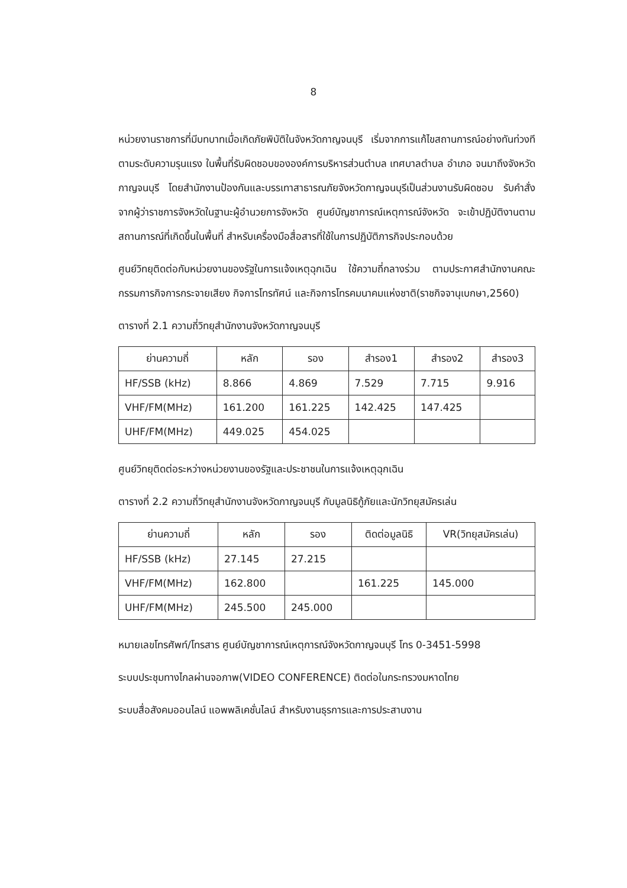8
หน่วยงานราชการที่มีบทบาทเมื่อเกิดภัยพิบัติในจังหวัดกาญจนบุรี เริ่มจากการแก้ไขสถานการณ์อย่างทันท่วงทีตามระดับความรุนแรง ในพื้นที่รับผิดชอบขององค์การบริหารส่วนตำบล เทศบาลตำบล อำเภอ จนมาถึงจังหวัดกาญจนบุรี โดยสำนักงานป้องกันและบรรเทาสาธารณภัยจังหวัดกาญจนบุรีเป็นส่วนงานรับผิดชอบ รับคำสั่งจากผู้ว่าราชการจังหวัดในฐานะผู้อำนวยการจังหวัด ศูนย์บัญชาการณ์เหตุการณ์จังหวัด จะเข้าปฏิบัติงานตามสถานการณ์ที่เกิดขึ้นในพื้นที่ สำหรับเครื่องมือสื่อสารที่ใช้ในการปฏิบัติภารกิจประกอบด้วย
ศูนย์วิทยุติดต่อกับหน่วยงานของรัฐในการแจ้งเหตุฉุกเฉิน ใช้ความถี่กลางร่วม ตามประกาศสำนักงานคณะกรรมการกิจการกระจายเสียง กิจการโทรทัศน์ และกิจการโทรคมนาคมแห่งชาติ(ราชกิจจานุเบกษา,2560)
ตารางที่ 2.1 ความถี่วิทยุสำนักงานจังหวัดกาญจนบุรี
| ย่านความถี่ | หลัก | รอง | สำรอง1 | สำรอง2 | สำรอง3 |
| --- | --- | --- | --- | --- | --- |
| HF/SSB (kHz) | 8.866 | 4.869 | 7.529 | 7.715 | 9.916 |
| VHF/FM(MHz) | 161.200 | 161.225 | 142.425 | 147.425 | |
| UHF/FM(MHz) | 449.025 | 454.025 | | | |
ศูนย์วิทยุติดต่อระหว่างหน่วยงานของรัฐและประชาชนในการแจ้งเหตุฉุกเฉิน
ตารางที่ 2.2 ความถี่วิทยุสำนักงานจังหวัดกาญจนบุรี กับมูลนิธิกู้ภัยและนักวิทยุสมัครเล่น
| ย่านความถี่ | หลัก | รอง | ติดต่อมูลนิธิ | VR(วิทยุสมัครเล่น) |
| --- | --- | --- | --- | --- |
| HF/SSB (kHz) | 27.145 | 27.215 | | |
| VHF/FM(MHz) | 162.800 | | 161.225 | 145.000 |
| UHF/FM(MHz) | 245.500 | 245.000 | | |
หมายเลขโทรศัพท์/โทรสาร ศูนย์บัญชาการณ์เหตุการณ์จังหวัดกาญจนบุรี โทร 0-3451-5998
ระบบประชุมทางไกลผ่านจอภาพ(VIDEO CONFERENCE) ติดต่อในกระทรวงมหาดไทย
ระบบสื่อสังคมออนไลน์ แอพพลิเคชั่นไลน์ สำหรับงานธุรการและการประสานงาน